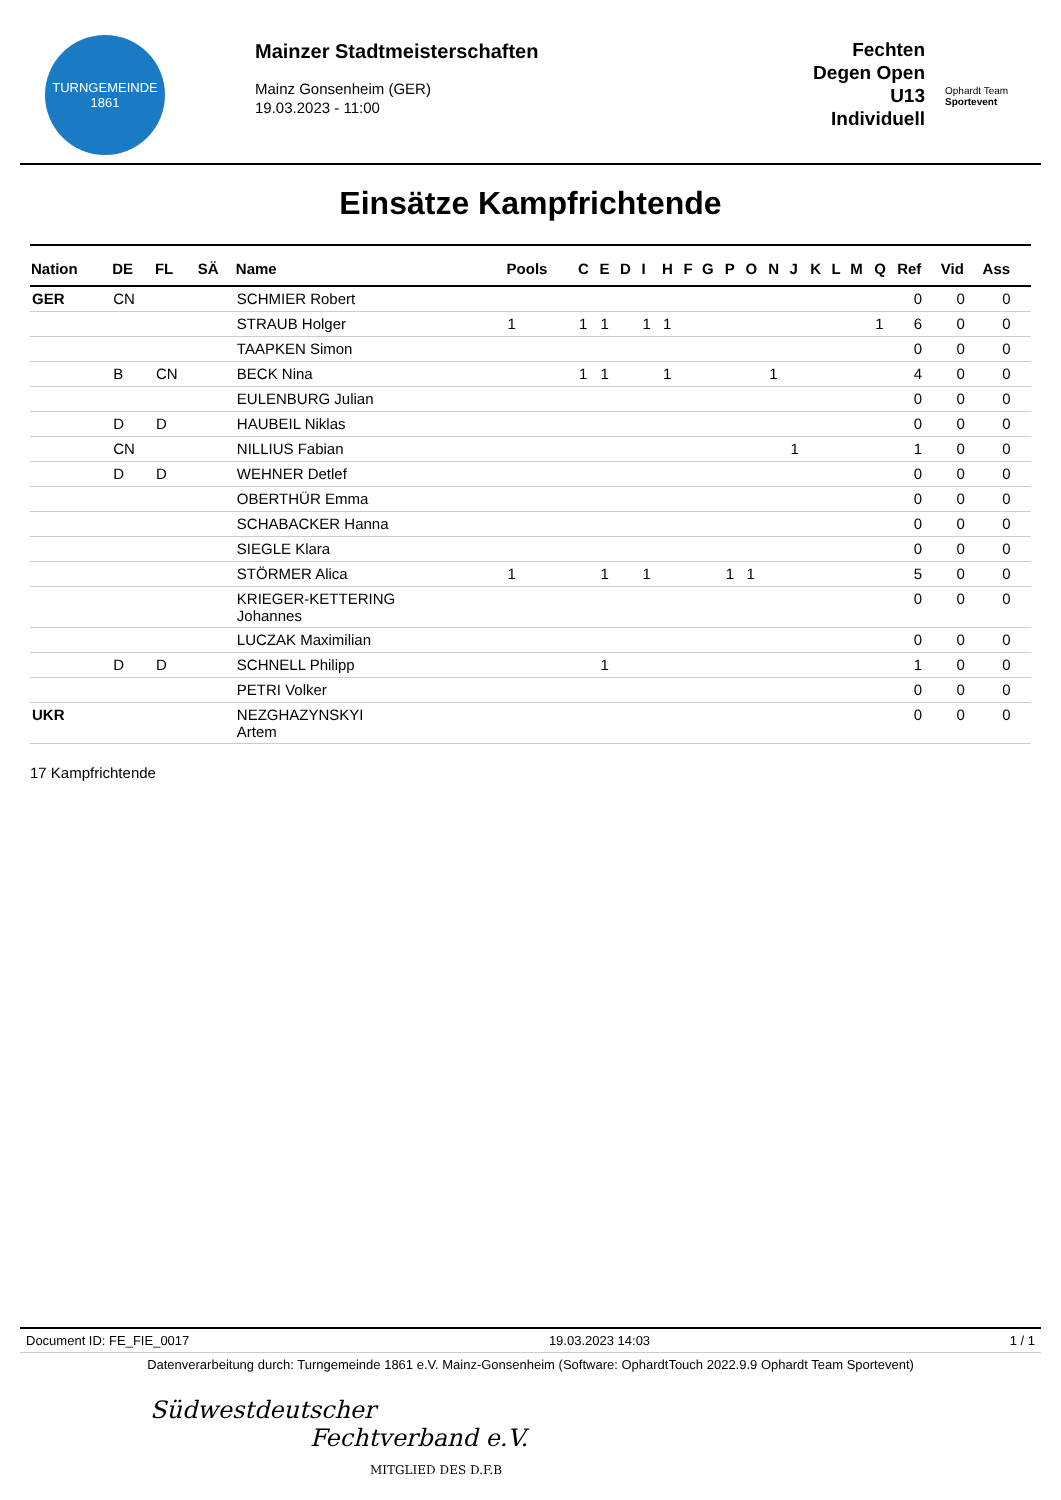TURNGEMEINDE
1861
Mainzer Stadtmeisterschaften
Mainz Gonsenheim (GER)
19.03.2023 - 11:00
Fechten
Degen Open U13
Individuell
Ophardt Team
Sportevent
Einsätze Kampfrichtende
| Nation | DE | FL | SÄ | Name | Pools | C | E | D | I | H | F | G | P | O | N | J | K | L | M | Q | Ref | Vid | Ass |
| --- | --- | --- | --- | --- | --- | --- | --- | --- | --- | --- | --- | --- | --- | --- | --- | --- | --- | --- | --- | --- | --- | --- | --- |
| GER | CN | | | SCHMIER Robert | | | | | | | | | | | | | | | | | 0 | 0 | 0 |
| | | | | STRAUB Holger | 1 | 1 | 1 | | 1 | 1 | | | | | | | | | | 1 | 6 | 0 | 0 |
| | | | | TAAPKEN Simon | | | | | | | | | | | | | | | | | 0 | 0 | 0 |
| | B | CN | | BECK Nina | | 1 | 1 | | | 1 | | | | | 1 | | | | | | 4 | 0 | 0 |
| | | | | EULENBURG Julian | | | | | | | | | | | | | | | | | 0 | 0 | 0 |
| | D | D | | HAUBEIL Niklas | | | | | | | | | | | | | | | | | 0 | 0 | 0 |
| | CN | | | NILLIUS Fabian | | | | | | | | | | | | 1 | | | | | 1 | 0 | 0 |
| | D | D | | WEHNER Detlef | | | | | | | | | | | | | | | | | 0 | 0 | 0 |
| | | | | OBERTHÜR Emma | | | | | | | | | | | | | | | | | 0 | 0 | 0 |
| | | | | SCHABACKER Hanna | | | | | | | | | | | | | | | | | 0 | 0 | 0 |
| | | | | SIEGLE Klara | | | | | | | | | | | | | | | | | 0 | 0 | 0 |
| | | | | STÖRMER Alica | 1 | | 1 | | 1 | | | | 1 | 1 | | | | | | | 5 | 0 | 0 |
| | | | | KRIEGER-KETTERING Johannes | | | | | | | | | | | | | | | | | 0 | 0 | 0 |
| | | | | LUCZAK Maximilian | | | | | | | | | | | | | | | | | 0 | 0 | 0 |
| | D | D | | SCHNELL Philipp | | | 1 | | | | | | | | | | | | | | 1 | 0 | 0 |
| | | | | PETRI Volker | | | | | | | | | | | | | | | | | 0 | 0 | 0 |
| UKR | | | | NEZGHAZYNSKYI Artem | | | | | | | | | | | | | | | | | 0 | 0 | 0 |
17 Kampfrichtende
Document ID: FE_FIE_0017 19.03.2023 14:03 1 / 1
Datenverarbeitung durch: Turngemeinde 1861 e.V. Mainz-Gonsenheim (Software: OphardtTouch 2022.9.9 Ophardt Team Sportevent)
Südwestdeutscher
Fechtverband e.V.
MITGLIED DES D.F.B